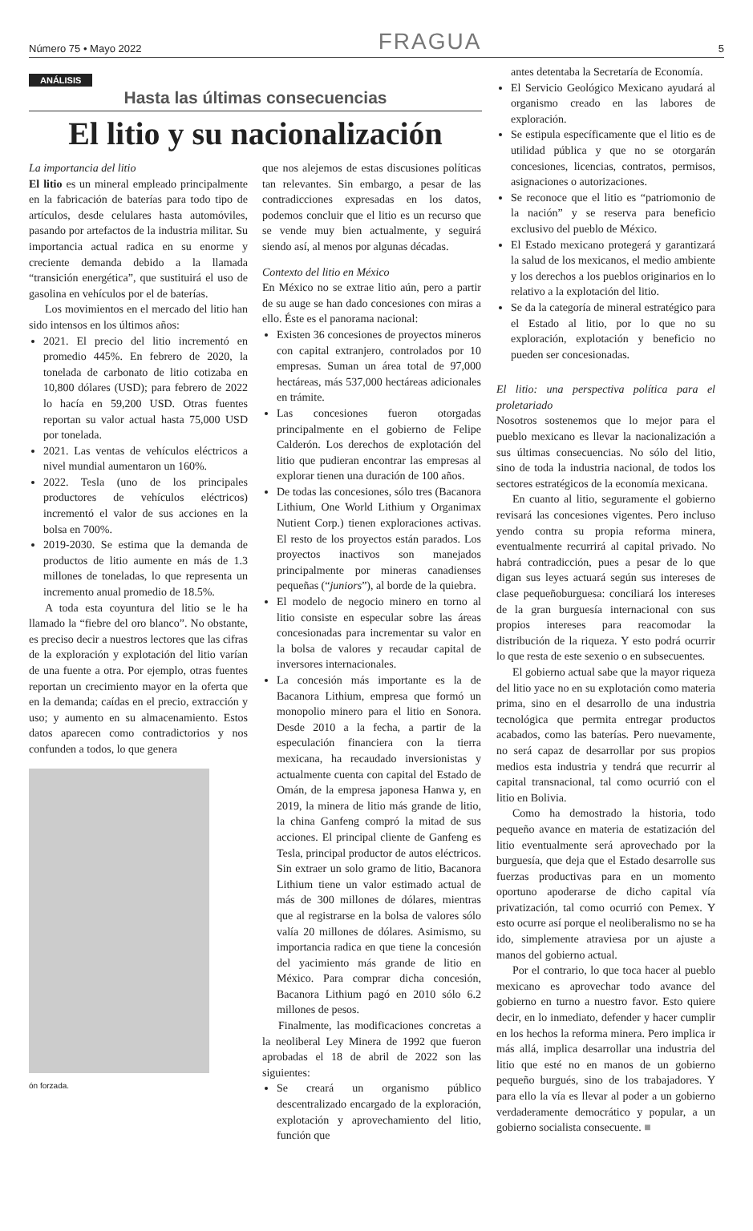Número 75 • Mayo 2022 FRAGUA 5
ANÁLISIS
Hasta las últimas consecuencias
El litio y su nacionalización
La importancia del litio
El litio es un mineral empleado principalmente en la fabricación de baterías para todo tipo de artículos, desde celulares hasta automóviles, pasando por artefactos de la industria militar. Su importancia actual radica en su enorme y creciente demanda debido a la llamada “transición energética”, que sustituirá el uso de gasolina en vehículos por el de baterías.
Los movimientos en el mercado del litio han sido intensos en los últimos años:
2021. El precio del litio incrementó en promedio 445%. En febrero de 2020, la tonelada de carbonato de litio cotizaba en 10,800 dólares (USD); para febrero de 2022 lo hacía en 59,200 USD. Otras fuentes reportan su valor actual hasta 75,000 USD por tonelada.
2021. Las ventas de vehículos eléctricos a nivel mundial aumentaron un 160%.
2022. Tesla (uno de los principales productores de vehículos eléctricos) incrementó el valor de sus acciones en la bolsa en 700%.
2019-2030. Se estima que la demanda de productos de litio aumente en más de 1.3 millones de toneladas, lo que representa un incremento anual promedio de 18.5%.
A toda esta coyuntura del litio se le ha llamado la “fiebre del oro blanco”. No obstante, es preciso decir a nuestros lectores que las cifras de la exploración y explotación del litio varían de una fuente a otra. Por ejemplo, otras fuentes reportan un crecimiento mayor en la oferta que en la demanda; caídas en el precio, extracción y uso; y aumento en su almacenamiento. Estos datos aparecen como contradictorios y nos confunden a todos, lo que genera
ón forzada.
que nos alejemos de estas discusiones políticas tan relevantes. Sin embargo, a pesar de las contradicciones expresadas en los datos, podemos concluir que el litio es un recurso que se vende muy bien actualmente, y seguirá siendo así, al menos por algunas décadas.
Contexto del litio en México
En México no se extrae litio aún, pero a partir de su auge se han dado concesiones con miras a ello. Éste es el panorama nacional:
Existen 36 concesiones de proyectos mineros con capital extranjero, controlados por 10 empresas. Suman un área total de 97,000 hectáreas, más 537,000 hectáreas adicionales en trámite.
Las concesiones fueron otorgadas principalmente en el gobierno de Felipe Calderón. Los derechos de explotación del litio que pudieran encontrar las empresas al explorar tienen una duración de 100 años.
De todas las concesiones, sólo tres (Bacanora Lithium, One World Lithium y Organimax Nutient Corp.) tienen exploraciones activas. El resto de los proyectos están parados. Los proyectos inactivos son manejados principalmente por mineras canadienses pequeñas (“juniors”), al borde de la quiebra.
El modelo de negocio minero en torno al litio consiste en especular sobre las áreas concesionadas para incrementar su valor en la bolsa de valores y recaudar capital de inversores internacionales.
La concesión más importante es la de Bacanora Lithium, empresa que formó un monopolio minero para el litio en Sonora. Desde 2010 a la fecha, a partir de la especulación financiera con la tierra mexicana, ha recaudado inversionistas y actualmente cuenta con capital del Estado de Omán, de la empresa japonesa Hanwa y, en 2019, la minera de litio más grande de litio, la china Ganfeng compró la mitad de sus acciones. El principal cliente de Ganfeng es Tesla, principal productor de autos eléctricos. Sin extraer un solo gramo de litio, Bacanora Lithium tiene un valor estimado actual de más de 300 millones de dólares, mientras que al registrarse en la bolsa de valores sólo valía 20 millones de dólares. Asimismo, su importancia radica en que tiene la concesión del yacimiento más grande de litio en México. Para comprar dicha concesión, Bacanora Lithium pagó en 2010 sólo 6.2 millones de pesos.
Finalmente, las modificaciones concretas a la neoliberal Ley Minera de 1992 que fueron aprobadas el 18 de abril de 2022 son las siguientes:
Se creará un organismo público descentralizado encargado de la exploración, explotación y aprovechamiento del litio, función que
antes detentaba la Secretaría de Economía.
El Servicio Geológico Mexicano ayudará al organismo creado en las labores de exploración.
Se estipula específicamente que el litio es de utilidad pública y que no se otorgarán concesiones, licencias, contratos, permisos, asignaciones o autorizaciones.
Se reconoce que el litio es “patriomonio de la nación” y se reserva para beneficio exclusivo del pueblo de México.
El Estado mexicano protegerá y garantizará la salud de los mexicanos, el medio ambiente y los derechos a los pueblos originarios en lo relativo a la explotación del litio.
Se da la categoría de mineral estratégico para el Estado al litio, por lo que no su exploración, explotación y beneficio no pueden ser concesionadas.
El litio: una perspectiva política para el proletariado
Nosotros sostenemos que lo mejor para el pueblo mexicano es llevar la nacionalización a sus últimas consecuencias. No sólo del litio, sino de toda la industria nacional, de todos los sectores estratégicos de la economía mexicana.
En cuanto al litio, seguramente el gobierno revisará las concesiones vigentes. Pero incluso yendo contra su propia reforma minera, eventualmente recurrirá al capital privado. No habrá contradicción, pues a pesar de lo que digan sus leyes actuará según sus intereses de clase pequeñoburguesa: conciliará los intereses de la gran burguesía internacional con sus propios intereses para reacomodar la distribución de la riqueza. Y esto podrá ocurrir lo que resta de este sexenio o en subsecuentes.
El gobierno actual sabe que la mayor riqueza del litio yace no en su explotación como materia prima, sino en el desarrollo de una industria tecnológica que permita entregar productos acabados, como las baterías. Pero nuevamente, no será capaz de desarrollar por sus propios medios esta industria y tendrá que recurrir al capital transnacional, tal como ocurrió con el litio en Bolivia.
Como ha demostrado la historia, todo pequeño avance en materia de estatización del litio eventualmente será aprovechado por la burguesía, que deja que el Estado desarrolle sus fuerzas productivas para en un momento oportuno apoderarse de dicho capital vía privatización, tal como ocurrió con Pemex. Y esto ocurre así porque el neoliberalismo no se ha ido, simplemente atraviesa por un ajuste a manos del gobierno actual.
Por el contrario, lo que toca hacer al pueblo mexicano es aprovechar todo avance del gobierno en turno a nuestro favor. Esto quiere decir, en lo inmediato, defender y hacer cumplir en los hechos la reforma minera. Pero implica ir más allá, implica desarrollar una industria del litio que esté no en manos de un gobierno pequeño burgués, sino de los trabajadores. Y para ello la vía es llevar al poder a un gobierno verdaderamente democrático y popular, a un gobierno socialista consecuente. ■